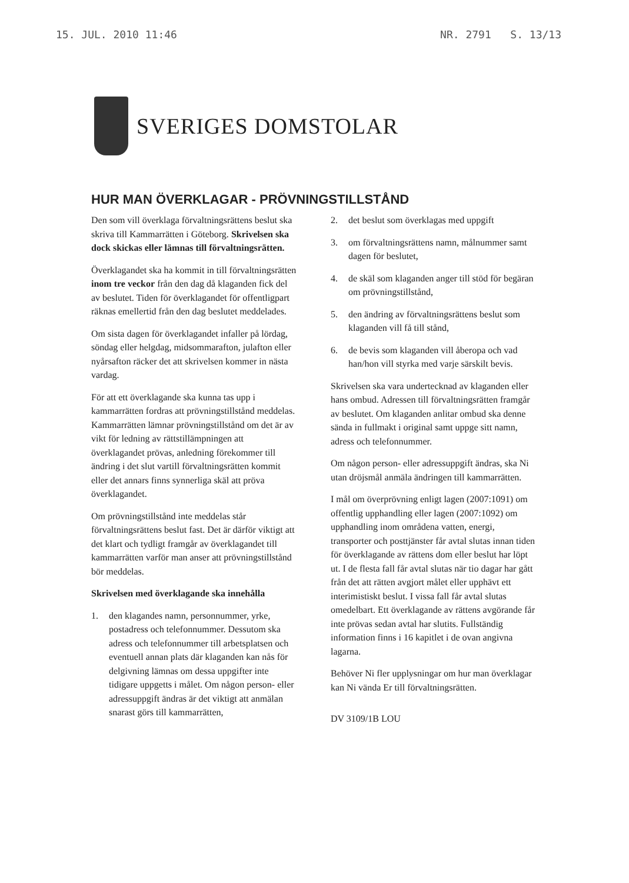15. JUL. 2010 11:46 NR. 2791 S. 13/13
SVERIGES DOMSTOLAR
HUR MAN ÖVERKLAGAR - PRÖVNINGSTILLSTÅND
Den som vill överklaga förvaltningsrättens beslut ska skriva till Kammarrätten i Göteborg. Skrivelsen ska dock skickas eller lämnas till förvaltningsrätten.
Överklagandet ska ha kommit in till förvaltningsrätten inom tre veckor från den dag då klaganden fick del av beslutet. Tiden för överklagandet för offentligpart räknas emellertid från den dag beslutet meddelades.
Om sista dagen för överklagandet infaller på lördag, söndag eller helgdag, midsommarafton, julafton eller nyårsafton räcker det att skrivelsen kommer in nästa vardag.
För att ett överklagande ska kunna tas upp i kammarrätten fordras att prövningstillstånd meddelas. Kammarrätten lämnar prövningstillstånd om det är av vikt för ledning av rättstillämpningen att överklagandet prövas, anledning förekommer till ändring i det slut vartill förvaltningsrätten kommit eller det annars finns synnerliga skäl att pröva överklagandet.
Om prövningstillstånd inte meddelas står förvaltningsrättens beslut fast. Det är därför viktigt att det klart och tydligt framgår av överklagandet till kammarrätten varför man anser att prövningstillstånd bör meddelas.
Skrivelsen med överklagande ska innehålla
1. den klagandes namn, personnummer, yrke, postadress och telefonnummer. Dessutom ska adress och telefonnummer till arbetsplatsen och eventuell annan plats där klaganden kan nås för delgivning lämnas om dessa uppgifter inte tidigare uppgetts i målet. Om någon person- eller adressuppgift ändras är det viktigt att anmälan snarast görs till kammarrätten,
2. det beslut som överklagas med uppgift
3. om förvaltningsrättens namn, målnummer samt dagen för beslutet,
4. de skäl som klaganden anger till stöd för begäran om prövningstillstånd,
5. den ändring av förvaltningsrättens beslut som klaganden vill få till stånd,
6. de bevis som klaganden vill åberopa och vad han/hon vill styrka med varje särskilt bevis.
Skrivelsen ska vara undertecknad av klaganden eller hans ombud. Adressen till förvaltningsrätten framgår av beslutet. Om klaganden anlitar ombud ska denne sända in fullmakt i original samt uppge sitt namn, adress och telefonnummer.
Om någon person- eller adressuppgift ändras, ska Ni utan dröjsmål anmäla ändringen till kammarrätten.
I mål om överprövning enligt lagen (2007:1091) om offentlig upphandling eller lagen (2007:1092) om upphandling inom områdena vatten, energi, transporter och posttjänster får avtal slutas innan tiden för överklagande av rättens dom eller beslut har löpt ut. I de flesta fall får avtal slutas när tio dagar har gått från det att rätten avgjort målet eller upphävt ett interimistiskt beslut. I vissa fall får avtal slutas omedelbart. Ett överklagande av rättens avgörande får inte prövas sedan avtal har slutits. Fullständig information finns i 16 kapitlet i de ovan angivna lagarna.
Behöver Ni fler upplysningar om hur man överklagar kan Ni vända Er till förvaltningsrätten.
DV 3109/1B LOU